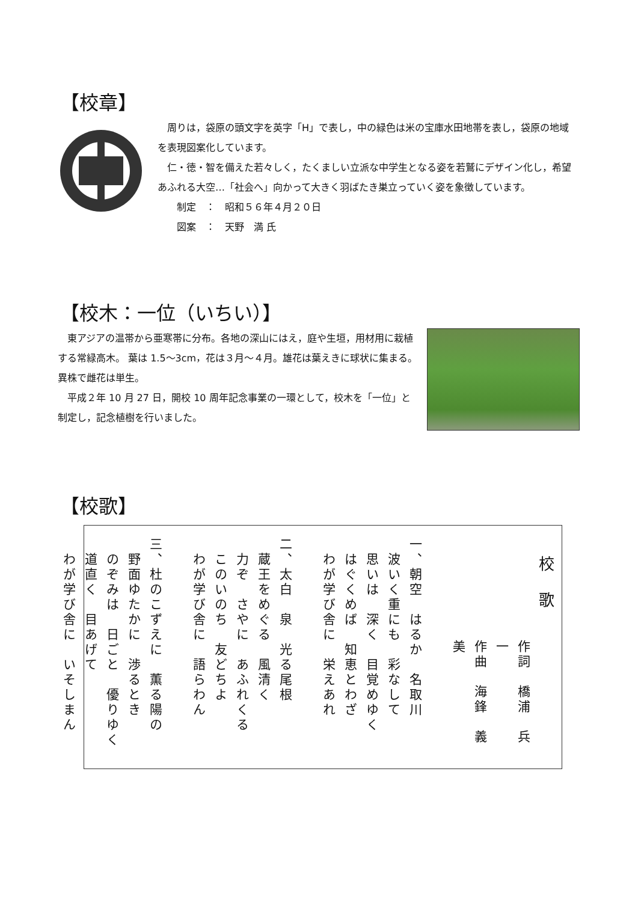【校章】
　周りは，袋原の頭文字を英字「H」で表し，中の緑色は米の宝庫水田地帯を表し，袋原の地域を表現図案化しています。
　仁・徳・智を備えた若々しく，たくましい立派な中学生となる姿を若鷲にデザイン化し，希望あふれる大空…「社会へ」向かって大きく羽ばたき巣立っていく姿を象徴しています。
　　制定　：　昭和５６年４月２０日
　　図案　：　天野　満 氏
【校木：一位（いちい）】
　東アジアの温帯から亜寒帯に分布。各地の深山にはえ，庭や生垣，用材用に栽植する常緑高木。 葉は 1.5～3cm，花は３月～４月。雄花は葉えきに球状に集まる。異株で雌花は単生。
　平成２年 10 月 27 日，開校 10 周年記念事業の一環として，校木を「一位」と制定し，記念植樹を行いました。
【校歌】
校　歌
作詞　橋浦　兵一
作曲　海鋒　義美
　
一、朝空　はるか　名取川
　波いく重にも　彩なして
　思いは　深く　目覚めゆく
　はぐくめば　知恵とわざ
　わが学び舎に　栄えあれ
　
二、太白　泉　光る尾根
　蔵王をめぐる　風清く
　力ぞ　さやに　あふれくる
　このいのち　友どちよ
　わが学び舎に　語らわん
　
三、杜のこずえに　薫る陽の
　野面ゆたかに　渉るとき
　のぞみは　日ごと　優りゆく
　道直く　目あげて
　わが学び舎に　いそしまん